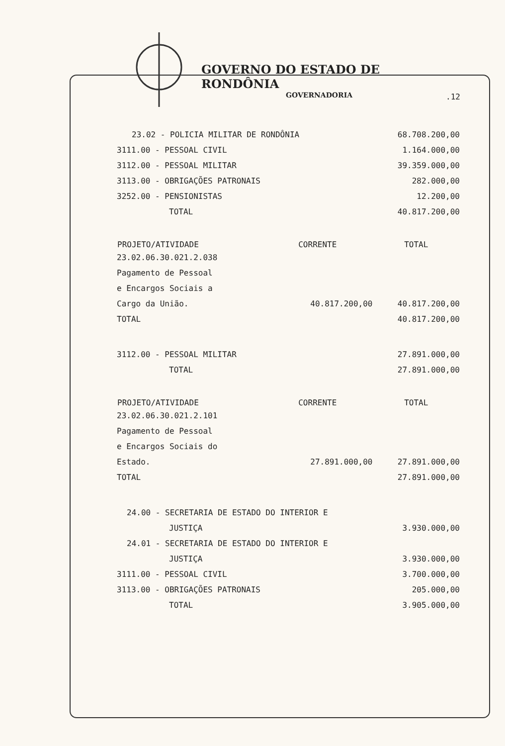GOVERNO DO ESTADO DE RONDÔNIA
GOVERNADORIA
.12
| 23.02 - POLICIA MILITAR DE RONDÔNIA | | 68.708.200,00 |
| 3111.00 - PESSOAL CIVIL | | 1.164.000,00 |
| 3112.00 - PESSOAL MILITAR | | 39.359.000,00 |
| 3113.00 - OBRIGAÇÕES PATRONAIS | | 282.000,00 |
| 3252.00 - PENSIONISTAS | | 12.200,00 |
| TOTAL | | 40.817.200,00 |
| PROJETO/ATIVIDADE | CORRENTE | TOTAL |
| 23.02.06.30.021.2.038 | | |
| Pagamento de Pessoal | | |
| e Encargos Sociais a | | |
| Cargo da União. | 40.817.200,00 | 40.817.200,00 |
| TOTAL | | 40.817.200,00 |
| 3112.00 - PESSOAL MILITAR | | 27.891.000,00 |
| TOTAL | | 27.891.000,00 |
| PROJETO/ATIVIDADE | CORRENTE | TOTAL |
| 23.02.06.30.021.2.101 | | |
| Pagamento de Pessoal | | |
| e Encargos Sociais do | | |
| Estado. | 27.891.000,00 | 27.891.000,00 |
| TOTAL | | 27.891.000,00 |
| 24.00 - SECRETARIA DE ESTADO DO INTERIOR E | | |
| JUSTIÇA | | 3.930.000,00 |
| 24.01 - SECRETARIA DE ESTADO DO INTERIOR E | | |
| JUSTIÇA | | 3.930.000,00 |
| 3111.00 - PESSOAL CIVIL | | 3.700.000,00 |
| 3113.00 - OBRIGAÇÕES PATRONAIS | | 205.000,00 |
| TOTAL | | 3.905.000,00 |